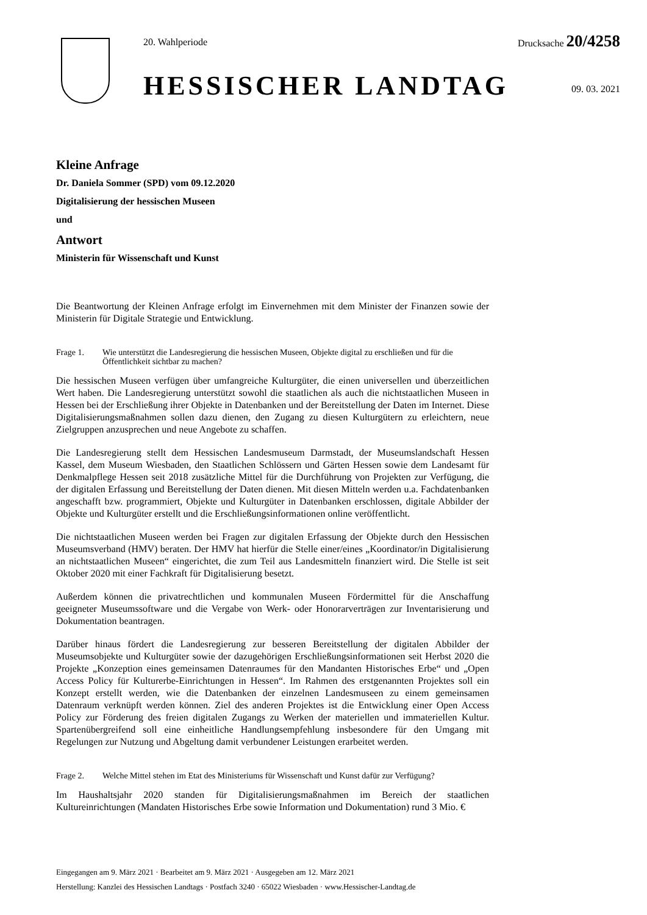20. Wahlperiode Drucksache 20/4258
HESSISCHER LANDTAG 09. 03. 2021
Kleine Anfrage
Dr. Daniela Sommer (SPD) vom 09.12.2020
Digitalisierung der hessischen Museen
und
Antwort
Ministerin für Wissenschaft und Kunst
Die Beantwortung der Kleinen Anfrage erfolgt im Einvernehmen mit dem Minister der Finanzen sowie der Ministerin für Digitale Strategie und Entwicklung.
Frage 1. Wie unterstützt die Landesregierung die hessischen Museen, Objekte digital zu erschließen und für die Öffentlichkeit sichtbar zu machen?
Die hessischen Museen verfügen über umfangreiche Kulturgüter, die einen universellen und überzeitlichen Wert haben. Die Landesregierung unterstützt sowohl die staatlichen als auch die nichtstaatlichen Museen in Hessen bei der Erschließung ihrer Objekte in Datenbanken und der Bereitstellung der Daten im Internet. Diese Digitalisierungsmaßnahmen sollen dazu dienen, den Zugang zu diesen Kulturgütern zu erleichtern, neue Zielgruppen anzusprechen und neue Angebote zu schaffen.
Die Landesregierung stellt dem Hessischen Landesmuseum Darmstadt, der Museumslandschaft Hessen Kassel, dem Museum Wiesbaden, den Staatlichen Schlössern und Gärten Hessen sowie dem Landesamt für Denkmalpflege Hessen seit 2018 zusätzliche Mittel für die Durchführung von Projekten zur Verfügung, die der digitalen Erfassung und Bereitstellung der Daten dienen. Mit diesen Mitteln werden u.a. Fachdatenbanken angeschafft bzw. programmiert, Objekte und Kulturgüter in Datenbanken erschlossen, digitale Abbilder der Objekte und Kulturgüter erstellt und die Erschließungsinformationen online veröffentlicht.
Die nichtstaatlichen Museen werden bei Fragen zur digitalen Erfassung der Objekte durch den Hessischen Museumsverband (HMV) beraten. Der HMV hat hierfür die Stelle einer/eines „Koordinator/in Digitalisierung an nichtstaatlichen Museen“ eingerichtet, die zum Teil aus Landesmitteln finanziert wird. Die Stelle ist seit Oktober 2020 mit einer Fachkraft für Digitalisierung besetzt.
Außerdem können die privatrechtlichen und kommunalen Museen Fördermittel für die Anschaffung geeigneter Museumssoftware und die Vergabe von Werk- oder Honorarverträgen zur Inventarisierung und Dokumentation beantragen.
Darüber hinaus fördert die Landesregierung zur besseren Bereitstellung der digitalen Abbilder der Museumsobjekte und Kulturgüter sowie der dazugehörigen Erschließungsinformationen seit Herbst 2020 die Projekte „Konzeption eines gemeinsamen Datenraumes für den Mandanten Historisches Erbe“ und „Open Access Policy für Kulturerbe-Einrichtungen in Hessen“. Im Rahmen des erstgenannten Projektes soll ein Konzept erstellt werden, wie die Datenbanken der einzelnen Landesmuseen zu einem gemeinsamen Datenraum verknüpft werden können. Ziel des anderen Projektes ist die Entwicklung einer Open Access Policy zur Förderung des freien digitalen Zugangs zu Werken der materiellen und immateriellen Kultur. Spartenübergreifend soll eine einheitliche Handlungsempfehlung insbesondere für den Umgang mit Regelungen zur Nutzung und Abgeltung damit verbundener Leistungen erarbeitet werden.
Frage 2. Welche Mittel stehen im Etat des Ministeriums für Wissenschaft und Kunst dafür zur Verfügung?
Im Haushaltsjahr 2020 standen für Digitalisierungsmaßnahmen im Bereich der staatlichen Kultureinrichtungen (Mandaten Historisches Erbe sowie Information und Dokumentation) rund 3 Mio. €
Eingegangen am 9. März 2021 · Bearbeitet am 9. März 2021 · Ausgegeben am 12. März 2021
Herstellung: Kanzlei des Hessischen Landtags · Postfach 3240 · 65022 Wiesbaden · www.Hessischer-Landtag.de